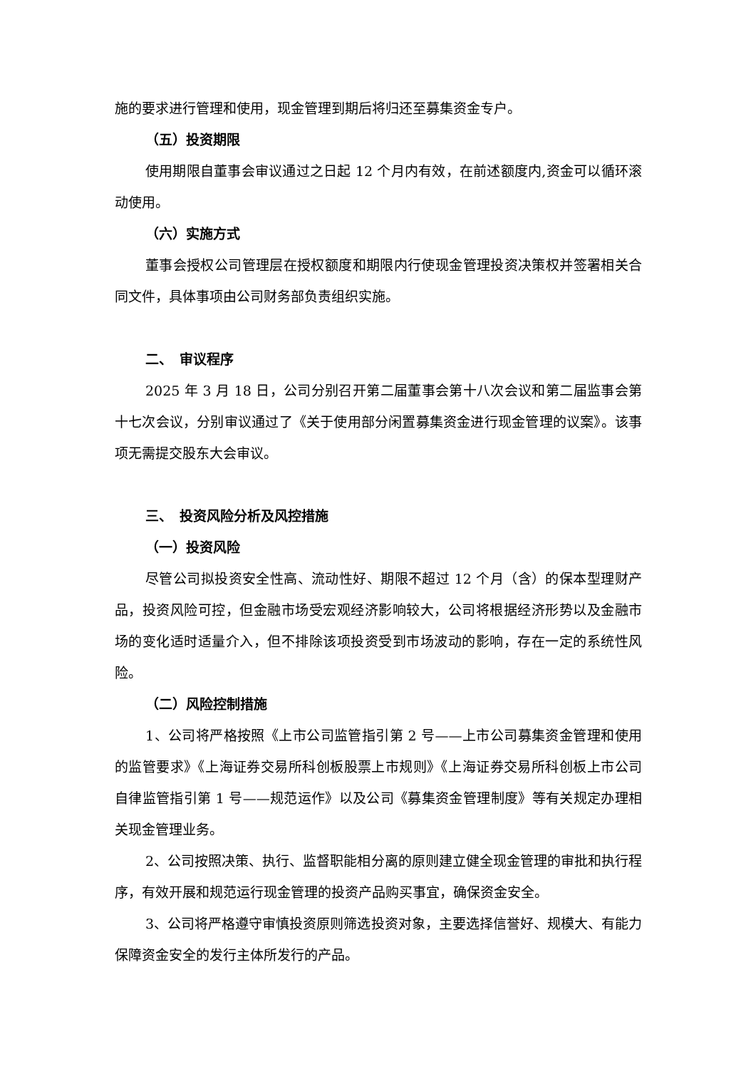施的要求进行管理和使用，现金管理到期后将归还至募集资金专户。
（五）投资期限
使用期限自董事会审议通过之日起 12 个月内有效，在前述额度内,资金可以循环滚动使用。
（六）实施方式
董事会授权公司管理层在授权额度和期限内行使现金管理投资决策权并签署相关合同文件，具体事项由公司财务部负责组织实施。
二、　审议程序
2025 年 3 月 18 日，公司分别召开第二届董事会第十八次会议和第二届监事会第十七次会议，分别审议通过了《关于使用部分闲置募集资金进行现金管理的议案》。该事项无需提交股东大会审议。
三、　投资风险分析及风控措施
（一）投资风险
尽管公司拟投资安全性高、流动性好、期限不超过 12 个月（含）的保本型理财产品，投资风险可控，但金融市场受宏观经济影响较大，公司将根据经济形势以及金融市场的变化适时适量介入，但不排除该项投资受到市场波动的影响，存在一定的系统性风险。
（二）风险控制措施
1、公司将严格按照《上市公司监管指引第 2 号——上市公司募集资金管理和使用的监管要求》《上海证券交易所科创板股票上市规则》《上海证券交易所科创板上市公司自律监管指引第 1 号——规范运作》以及公司《募集资金管理制度》等有关规定办理相关现金管理业务。
2、公司按照决策、执行、监督职能相分离的原则建立健全现金管理的审批和执行程序，有效开展和规范运行现金管理的投资产品购买事宜，确保资金安全。
3、公司将严格遵守审慎投资原则筛选投资对象，主要选择信誉好、规模大、有能力保障资金安全的发行主体所发行的产品。